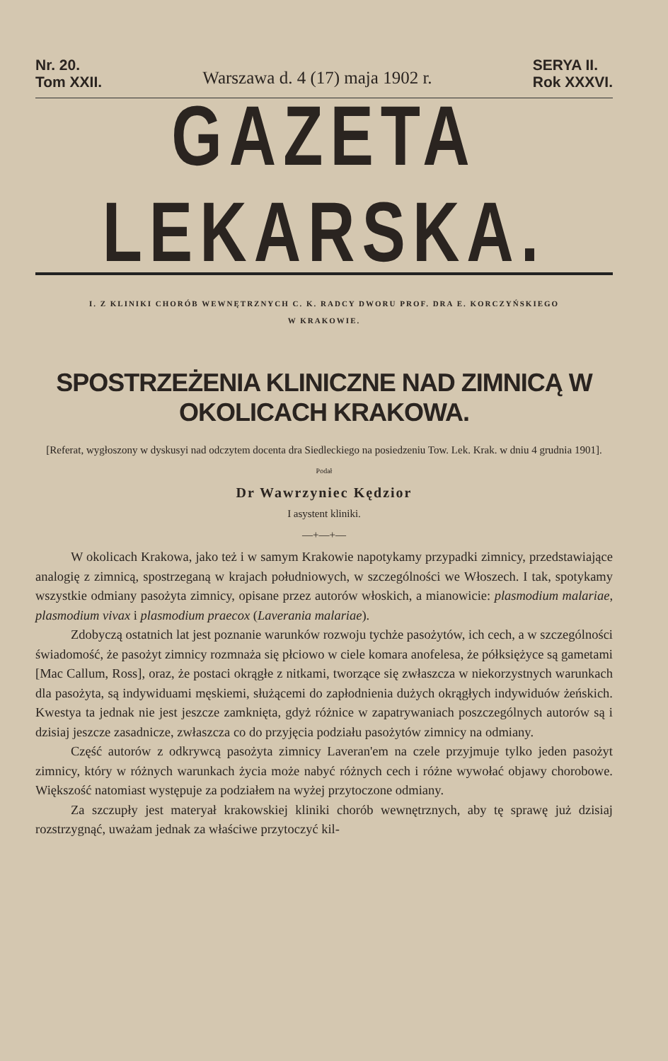Nr. 20.
Tom XXII.
Warszawa d. 4 (17) maja 1902 r.
SERYA II.
Rok XXXVI.
GAZETA LEKARSKA.
I. Z KLINIKI CHORÓB WEWNĘTRZNYCH C. K. RADCY DWORU PROF. DRA E. KORCZYŃSKIEGO
W KRAKOWIE.
SPOSTRZEŻENIA KLINICZNE NAD ZIMNICĄ W OKOLICACH KRAKOWA.
[Referat, wygłoszony w dyskusyi nad odczytem docenta dra Siedleckiego na posiedzeniu Tow. Lek. Krak. w dniu 4 grudnia 1901].
Podał
Dr Wawrzyniec Kędzior
I asystent kliniki.
—+—+—
W okolicach Krakowa, jako też i w samym Krakowie napotykamy przypadki zimnicy, przedstawiające analogię z zimnicą, spostrzeganą w krajach południowych, w szczególności we Włoszech. I tak, spotykamy wszystkie odmiany pasożyta zimnicy, opisane przez autorów włoskich, a mianowicie: plasmodium malariae, plasmodium vivax i plasmodium praecox (Laverania malariae).
Zdobyczą ostatnich lat jest poznanie warunków rozwoju tychże pasożytów, ich cech, a w szczególności świadomość, że pasożyt zimnicy rozmnaża się płciowo w ciele komara anofelesa, że półksiężyce są gametami [Mac Callum, Ross], oraz, że postaci okrągłe z nitkami, tworzące się zwłaszcza w niekorzystnych warunkach dla pasożyta, są indywiduami męskiemi, służącemi do zapłodnienia dużych okrągłych indywiduów żeńskich. Kwestya ta jednak nie jest jeszcze zamknięta, gdyż różnice w zapatrywaniach poszczególnych autorów są i dzisiaj jeszcze zasadnicze, zwłaszcza co do przyjęcia podziału pasożytów zimnicy na odmiany.
Część autorów z odkrywcą pasożyta zimnicy Laveran'em na czele przyjmuje tylko jeden pasożyt zimnicy, który w różnych warunkach życia może nabyć różnych cech i różne wywołać objawy chorobowe. Większość natomiast występuje za podziałem na wyżej przytoczone odmiany.
Za szczupły jest materyał krakowskiej kliniki chorób wewnętrznych, aby tę sprawę już dzisiaj rozstrzygnąć, uważam jednak za właściwe przytoczyć kil-